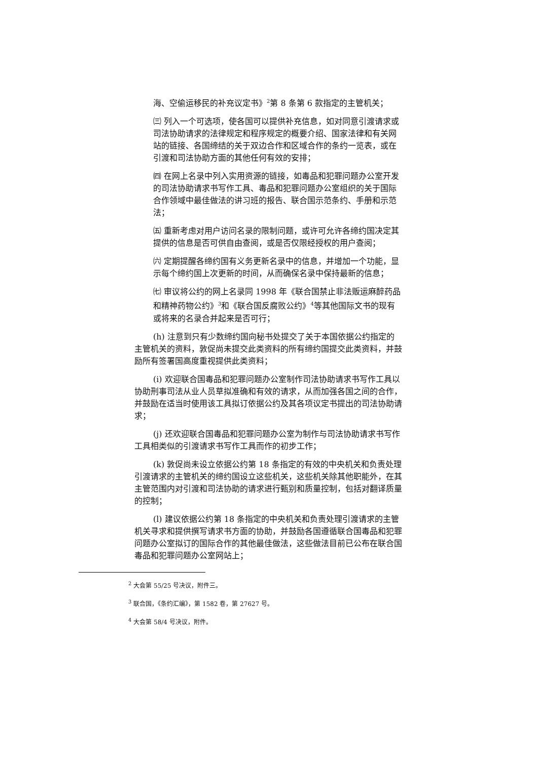海、空偷运移民的补充议定书》<sup>2</sup>第 8 条第 6 款指定的主管机关；
㈢ 列入一个可选项，使各国可以提供补充信息，如对同意引渡请求或司法协助请求的法律规定和程序规定的概要介绍、国家法律和有关网站的链接、各国缔结的关于双边合作和区域合作的条约一览表，或在引渡和司法协助方面的其他任何有效的安排；
㈣ 在网上名录中列入实用资源的链接，如毒品和犯罪问题办公室开发的司法协助请求书写作工具、毒品和犯罪问题办公室组织的关于国际合作领域中最佳做法的讲习班的报告、联合国示范条约、手册和示范法；
㈤ 重新考虑对用户访问名录的限制问题，或许可允许各缔约国决定其提供的信息是否可供自由查阅，或是否仅限经授权的用户查阅；
㈥ 定期提醒各缔约国有义务更新名录中的信息，并增加一个功能，显示每个缔约国上次更新的时间，从而确保名录中保持最新的信息；
㈦ 审议将公约的网上名录同 1998 年《联合国禁止非法贩运麻醉药品和精神药物公约》<sup>3</sup>和《联合国反腐败公约》<sup>4</sup>等其他国际文书的现有或将来的名录合并起来是否可行；
(h) 注意到只有少数缔约国向秘书处提交了关于本国依据公约指定的主管机关的资料，敦促尚未提交此类资料的所有缔约国提交此类资料，并鼓励所有签署国高度重视提供此类资料；
(i) 欢迎联合国毒品和犯罪问题办公室制作司法协助请求书写作工具以协助刑事司法从业人员草拟准确和有效的请求，从而加强各国之间的合作，并鼓励在适当时使用该工具拟订依据公约及其各项议定书提出的司法协助请求；
(j) 还欢迎联合国毒品和犯罪问题办公室为制作与司法协助请求书写作工具相类似的引渡请求书写作工具而作的初步工作；
(k) 敦促尚未设立依据公约第 18 条指定的有效的中央机关和负责处理引渡请求的主管机关的缔约国设立这些机关，这些机关除其他职能外，在其主管范围内对引渡和司法协助的请求进行甄别和质量控制，包括对翻译质量的控制；
(l) 建议依据公约第 18 条指定的中央机关和负责处理引渡请求的主管机关寻求和提供撰写请求书方面的协助，并鼓励各国遵循联合国毒品和犯罪问题办公室拟订的国际合作的其他最佳做法，这些做法目前已公布在联合国毒品和犯罪问题办公室网站上；
<sup>2</sup> 大会第 55/25 号决议，附件三。
<sup>3</sup> 联合国，《条约汇编》，第 1582 卷，第 27627 号。
<sup>4</sup> 大会第 58/4 号决议，附件。